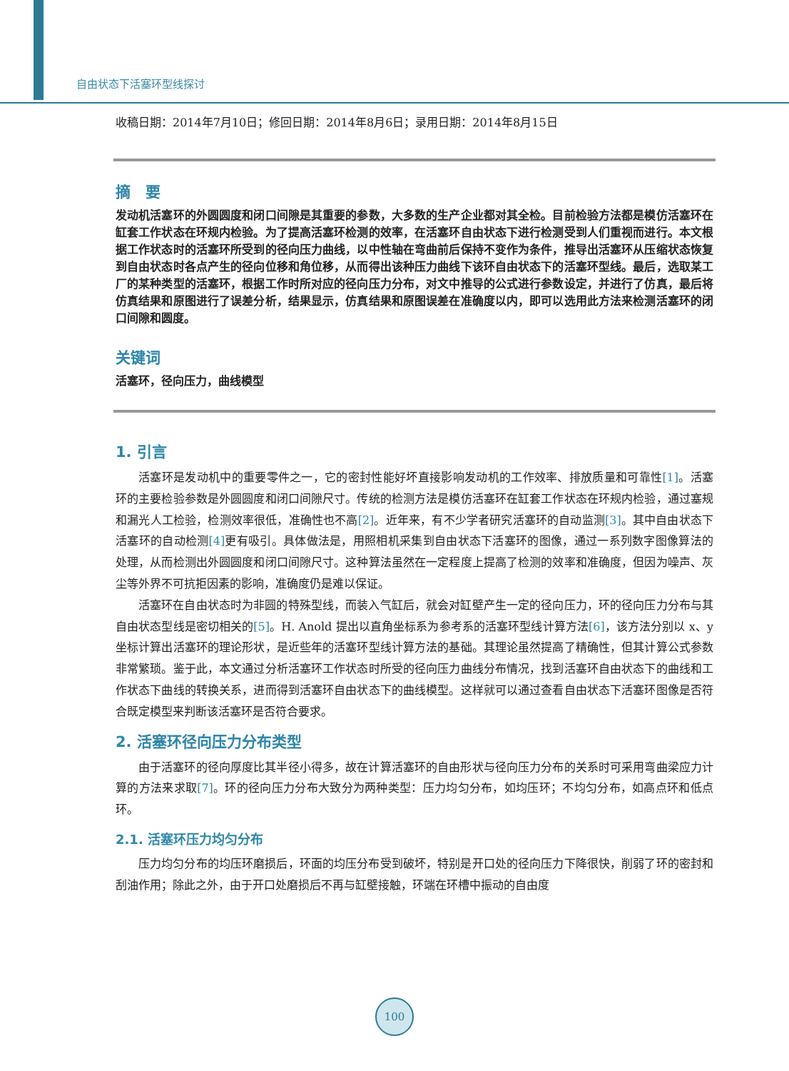自由状态下活塞环型线探讨
收稿日期：2014年7月10日；修回日期：2014年8月6日；录用日期：2014年8月15日
摘　要
发动机活塞环的外圆圆度和闭口间隙是其重要的参数，大多数的生产企业都对其全检。目前检验方法都是模仿活塞环在缸套工作状态在环规内检验。为了提高活塞环检测的效率，在活塞环自由状态下进行检测受到人们重视而进行。本文根据工作状态时的活塞环所受到的径向压力曲线，以中性轴在弯曲前后保持不变作为条件，推导出活塞环从压缩状态恢复到自由状态时各点产生的径向位移和角位移，从而得出该种压力曲线下该环自由状态下的活塞环型线。最后，选取某工厂的某种类型的活塞环，根据工作时所对应的径向压力分布，对文中推导的公式进行参数设定，并进行了仿真，最后将仿真结果和原图进行了误差分析，结果显示，仿真结果和原图误差在准确度以内，即可以选用此方法来检测活塞环的闭口间隙和圆度。
关键词
活塞环，径向压力，曲线模型
1. 引言
活塞环是发动机中的重要零件之一，它的密封性能好坏直接影响发动机的工作效率、排放质量和可靠性[1]。活塞环的主要检验参数是外圆圆度和闭口间隙尺寸。传统的检测方法是模仿活塞环在缸套工作状态在环规内检验，通过塞规和漏光人工检验，检测效率很低，准确性也不高[2]。近年来，有不少学者研究活塞环的自动监测[3]。其中自由状态下活塞环的自动检测[4] 更有吸引。具体做法是，用照相机采集到自由状态下活塞环的图像，通过一系列数字图像算法的处理，从而检测出外圆圆度和闭口间隙尺寸。这种算法虽然在一定程度上提高了检测的效率和准确度，但因为噪声、灰尘等外界不可抗拒因素的影响，准确度仍是难以保证。
活塞环在自由状态时为非圆的特殊型线，而装入气缸后，就会对缸壁产生一定的径向压力，环的径向压力分布与其自由状态型线是密切相关的[5]。H. Anold 提出以直角坐标系为参考系的活塞环型线计算方法[6]，该方法分别以 x、y 坐标计算出活塞环的理论形状，是近些年的活塞环型线计算方法的基础。其理论虽然提高了精确性，但其计算公式参数非常繁琐。鉴于此，本文通过分析活塞环工作状态时所受的径向压力曲线分布情况，找到活塞环自由状态下的曲线和工作状态下曲线的转换关系，进而得到活塞环自由状态下的曲线模型。这样就可以通过查看自由状态下活塞环图像是否符合既定模型来判断该活塞环是否符合要求。
2. 活塞环径向压力分布类型
由于活塞环的径向厚度比其半径小得多，故在计算活塞环的自由形状与径向压力分布的关系时可采用弯曲梁应力计算的方法来求取[7]。环的径向压力分布大致分为两种类型：压力均匀分布，如均压环；不均匀分布，如高点环和低点环。
2.1. 活塞环压力均匀分布
压力均匀分布的均压环磨损后，环面的均压分布受到破坏，特别是开口处的径向压力下降很快，削弱了环的密封和刮油作用；除此之外，由于开口处磨损后不再与缸壁接触，环端在环槽中振动的自由度
100